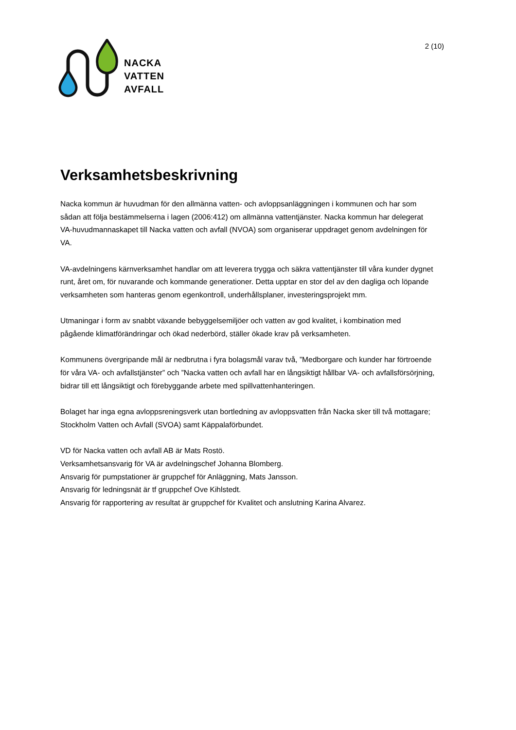NACKA
VATTEN
AVFALL
2 (10)
Verksamhetsbeskrivning
Nacka kommun är huvudman för den allmänna vatten- och avloppsanläggningen i kommunen och har som sådan att följa bestämmelserna i lagen (2006:412) om allmänna vattentjänster. Nacka kommun har delegerat VA-huvudmannaskapet till Nacka vatten och avfall (NVOA) som organiserar uppdraget genom avdelningen för VA.
VA-avdelningens kärnverksamhet handlar om att leverera trygga och säkra vattentjänster till våra kunder dygnet runt, året om, för nuvarande och kommande generationer. Detta upptar en stor del av den dagliga och löpande verksamheten som hanteras genom egenkontroll, underhållsplaner, investeringsprojekt mm.
Utmaningar i form av snabbt växande bebyggelsemiljöer och vatten av god kvalitet, i kombination med pågående klimatförändringar och ökad nederbörd, ställer ökade krav på verksamheten.
Kommunens övergripande mål är nedbrutna i fyra bolagsmål varav två, ”Medborgare och kunder har förtroende för våra VA- och avfallstjänster” och ”Nacka vatten och avfall har en långsiktigt hållbar VA- och avfallsförsörjning, bidrar till ett långsiktigt och förebyggande arbete med spillvattenhanteringen.
Bolaget har inga egna avloppsreningsverk utan bortledning av avloppsvatten från Nacka sker till två mottagare; Stockholm Vatten och Avfall (SVOA) samt Käppalaförbundet.
VD för Nacka vatten och avfall AB är Mats Rostö.
Verksamhetsansvarig för VA är avdelningschef Johanna Blomberg.
Ansvarig för pumpstationer är gruppchef för Anläggning, Mats Jansson.
Ansvarig för ledningsnät är tf gruppchef Ove Kihlstedt.
Ansvarig för rapportering av resultat är gruppchef för Kvalitet och anslutning Karina Alvarez.